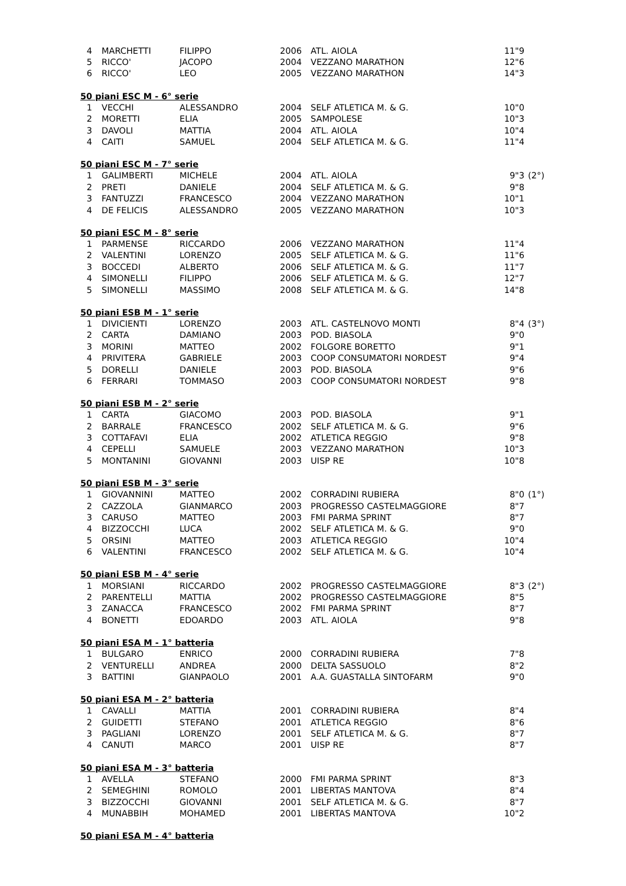| 4 | MARCHETTI | FILIPPO | 2006 | ATL. AIOLA | 11"9 | |
| 5 | RICCO' | JACOPO | 2004 | VEZZANO MARATHON | 12"6 | |
| 6 | RICCO' | LEO | 2005 | VEZZANO MARATHON | 14"3 | |
| 50 piani ESC M - 6° serie | | | | | | |
| --- | --- | --- | --- | --- | --- | --- |
| 1 | VECCHI | ALESSANDRO | 2004 | SELF ATLETICA M. & G. | 10"0 | |
| 2 | MORETTI | ELIA | 2005 | SAMPOLESE | 10"3 | |
| 3 | DAVOLI | MATTIA | 2004 | ATL. AIOLA | 10"4 | |
| 4 | CAITI | SAMUEL | 2004 | SELF ATLETICA M. & G. | 11"4 | |
| 50 piani ESC M - 7° serie | | | | | | |
| --- | --- | --- | --- | --- | --- | --- |
| 1 | GALIMBERTI | MICHELE | 2004 | ATL. AIOLA | 9"3 | (2°) |
| 2 | PRETI | DANIELE | 2004 | SELF ATLETICA M. & G. | 9"8 | |
| 3 | FANTUZZI | FRANCESCO | 2004 | VEZZANO MARATHON | 10"1 | |
| 4 | DE FELICIS | ALESSANDRO | 2005 | VEZZANO MARATHON | 10"3 | |
| 50 piani ESC M - 8° serie | | | | | | |
| --- | --- | --- | --- | --- | --- | --- |
| 1 | PARMENSE | RICCARDO | 2006 | VEZZANO MARATHON | 11"4 | |
| 2 | VALENTINI | LORENZO | 2005 | SELF ATLETICA M. & G. | 11"6 | |
| 3 | BOCCEDI | ALBERTO | 2006 | SELF ATLETICA M. & G. | 11"7 | |
| 4 | SIMONELLI | FILIPPO | 2006 | SELF ATLETICA M. & G. | 12"7 | |
| 5 | SIMONELLI | MASSIMO | 2008 | SELF ATLETICA M. & G. | 14"8 | |
| 50 piani ESB M - 1° serie | | | | | | |
| --- | --- | --- | --- | --- | --- | --- |
| 1 | DIVICIENTI | LORENZO | 2003 | ATL. CASTELNOVO MONTI | 8"4 | (3°) |
| 2 | CARTA | DAMIANO | 2003 | POD. BIASOLA | 9"0 | |
| 3 | MORINI | MATTEO | 2002 | FOLGORE BORETTO | 9"1 | |
| 4 | PRIVITERA | GABRIELE | 2003 | COOP CONSUMATORI NORDEST | 9"4 | |
| 5 | DORELLI | DANIELE | 2003 | POD. BIASOLA | 9"6 | |
| 6 | FERRARI | TOMMASO | 2003 | COOP CONSUMATORI NORDEST | 9"8 | |
| 50 piani ESB M - 2° serie | | | | | | |
| --- | --- | --- | --- | --- | --- | --- |
| 1 | CARTA | GIACOMO | 2003 | POD. BIASOLA | 9"1 | |
| 2 | BARRALE | FRANCESCO | 2002 | SELF ATLETICA M. & G. | 9"6 | |
| 3 | COTTAFAVI | ELIA | 2002 | ATLETICA REGGIO | 9"8 | |
| 4 | CEPELLI | SAMUELE | 2003 | VEZZANO MARATHON | 10"3 | |
| 5 | MONTANINI | GIOVANNI | 2003 | UISP RE | 10"8 | |
| 50 piani ESB M - 3° serie | | | | | | |
| --- | --- | --- | --- | --- | --- | --- |
| 1 | GIOVANNINI | MATTEO | 2002 | CORRADINI RUBIERA | 8"0 | (1°) |
| 2 | CAZZOLA | GIANMARCO | 2003 | PROGRESSO CASTELMAGGIORE | 8"7 | |
| 3 | CARUSO | MATTEO | 2003 | FMI PARMA SPRINT | 8"7 | |
| 4 | BIZZOCCHI | LUCA | 2002 | SELF ATLETICA M. & G. | 9"0 | |
| 5 | ORSINI | MATTEO | 2003 | ATLETICA REGGIO | 10"4 | |
| 6 | VALENTINI | FRANCESCO | 2002 | SELF ATLETICA M. & G. | 10"4 | |
| 50 piani ESB M - 4° serie | | | | | | |
| --- | --- | --- | --- | --- | --- | --- |
| 1 | MORSIANI | RICCARDO | 2002 | PROGRESSO CASTELMAGGIORE | 8"3 | (2°) |
| 2 | PARENTELLI | MATTIA | 2002 | PROGRESSO CASTELMAGGIORE | 8"5 | |
| 3 | ZANACCA | FRANCESCO | 2002 | FMI PARMA SPRINT | 8"7 | |
| 4 | BONETTI | EDOARDO | 2003 | ATL. AIOLA | 9"8 | |
| 50 piani ESA M - 1° batteria | | | | | | |
| --- | --- | --- | --- | --- | --- | --- |
| 1 | BULGARO | ENRICO | 2000 | CORRADINI RUBIERA | 7"8 | |
| 2 | VENTURELLI | ANDREA | 2000 | DELTA SASSUOLO | 8"2 | |
| 3 | BATTINI | GIANPAOLO | 2001 | A.A. GUASTALLA SINTOFARM | 9"0 | |
| 50 piani ESA M - 2° batteria | | | | | | |
| --- | --- | --- | --- | --- | --- | --- |
| 1 | CAVALLI | MATTIA | 2001 | CORRADINI RUBIERA | 8"4 | |
| 2 | GUIDETTI | STEFANO | 2001 | ATLETICA REGGIO | 8"6 | |
| 3 | PAGLIANI | LORENZO | 2001 | SELF ATLETICA M. & G. | 8"7 | |
| 4 | CANUTI | MARCO | 2001 | UISP RE | 8"7 | |
| 50 piani ESA M - 3° batteria | | | | | | |
| --- | --- | --- | --- | --- | --- | --- |
| 1 | AVELLA | STEFANO | 2000 | FMI PARMA SPRINT | 8"3 | |
| 2 | SEMEGHINI | ROMOLO | 2001 | LIBERTAS MANTOVA | 8"4 | |
| 3 | BIZZOCCHI | GIOVANNI | 2001 | SELF ATLETICA M. & G. | 8"7 | |
| 4 | MUNABBIH | MOHAMED | 2001 | LIBERTAS MANTOVA | 10"2 | |
| 50 piani ESA M - 4° batteria |
| --- |